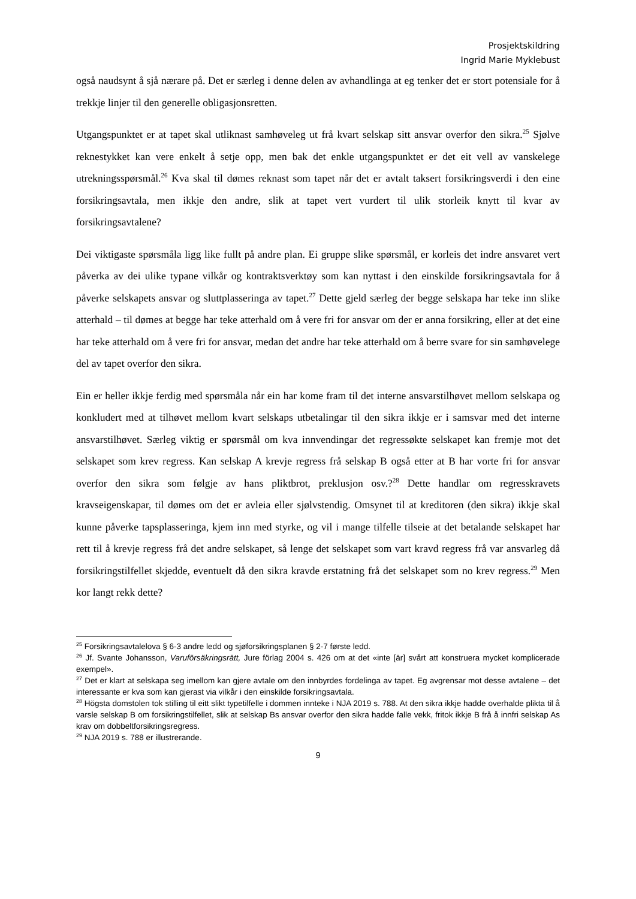Prosjektskildring
Ingrid Marie Myklebust
også naudsynt å sjå nærare på. Det er særleg i denne delen av avhandlinga at eg tenker det er stort potensiale for å trekkje linjer til den generelle obligasjonsretten.
Utgangspunktet er at tapet skal utliknast samhøveleg ut frå kvart selskap sitt ansvar overfor den sikra.<sup>25</sup> Sjølve reknestykket kan vere enkelt å setje opp, men bak det enkle utgangspunktet er det eit vell av vanskelege utrekningsspørsmål.<sup>26</sup> Kva skal til dømes reknast som tapet når det er avtalt taksert forsikringsverdi i den eine forsikringsavtala, men ikkje den andre, slik at tapet vert vurdert til ulik storleik knytt til kvar av forsikringsavtalene?
Dei viktigaste spørsmåla ligg like fullt på andre plan. Ei gruppe slike spørsmål, er korleis det indre ansvaret vert påverka av dei ulike typane vilkår og kontraktsverktøy som kan nyttast i den einskilde forsikringsavtala for å påverke selskapets ansvar og sluttplasseringa av tapet.<sup>27</sup> Dette gjeld særleg der begge selskapa har teke inn slike atterhald – til dømes at begge har teke atterhald om å vere fri for ansvar om der er anna forsikring, eller at det eine har teke atterhald om å vere fri for ansvar, medan det andre har teke atterhald om å berre svare for sin samhøvelege del av tapet overfor den sikra.
Ein er heller ikkje ferdig med spørsmåla når ein har kome fram til det interne ansvarstilhøvet mellom selskapa og konkludert med at tilhøvet mellom kvart selskaps utbetalingar til den sikra ikkje er i samsvar med det interne ansvarstilhøvet. Særleg viktig er spørsmål om kva innvendingar det regressøkte selskapet kan fremje mot det selskapet som krev regress. Kan selskap A krevje regress frå selskap B også etter at B har vorte fri for ansvar overfor den sikra som følgje av hans pliktbrot, preklusjon osv.?<sup>28</sup> Dette handlar om regresskravets kravseigenskapar, til dømes om det er avleia eller sjølvstendig. Omsynet til at kreditoren (den sikra) ikkje skal kunne påverke tapsplasseringa, kjem inn med styrke, og vil i mange tilfelle tilseie at det betalande selskapet har rett til å krevje regress frå det andre selskapet, så lenge det selskapet som vart kravd regress frå var ansvarleg då forsikringstilfellet skjedde, eventuelt då den sikra kravde erstatning frå det selskapet som no krev regress.<sup>29</sup> Men kor langt rekk dette?
<sup>25</sup> Forsikringsavtalelova § 6-3 andre ledd og sjøforsikringsplanen § 2-7 første ledd.
<sup>26</sup> Jf. Svante Johansson, Varuförsäkringsrätt, Jure förlag 2004 s. 426 om at det «inte [är] svårt att konstruera mycket komplicerade exempel».
<sup>27</sup> Det er klart at selskapa seg imellom kan gjere avtale om den innbyrdes fordelinga av tapet. Eg avgrensar mot desse avtalene – det interessante er kva som kan gjerast via vilkår i den einskilde forsikringsavtala.
<sup>28</sup> Högsta domstolen tok stilling til eitt slikt typetilfelle i dommen innteke i NJA 2019 s. 788. At den sikra ikkje hadde overhalde plikta til å varsle selskap B om forsikringstilfellet, slik at selskap Bs ansvar overfor den sikra hadde falle vekk, fritok ikkje B frå å innfri selskap As krav om dobbeltforsikringsregress.
<sup>29</sup> NJA 2019 s. 788 er illustrerande.
9